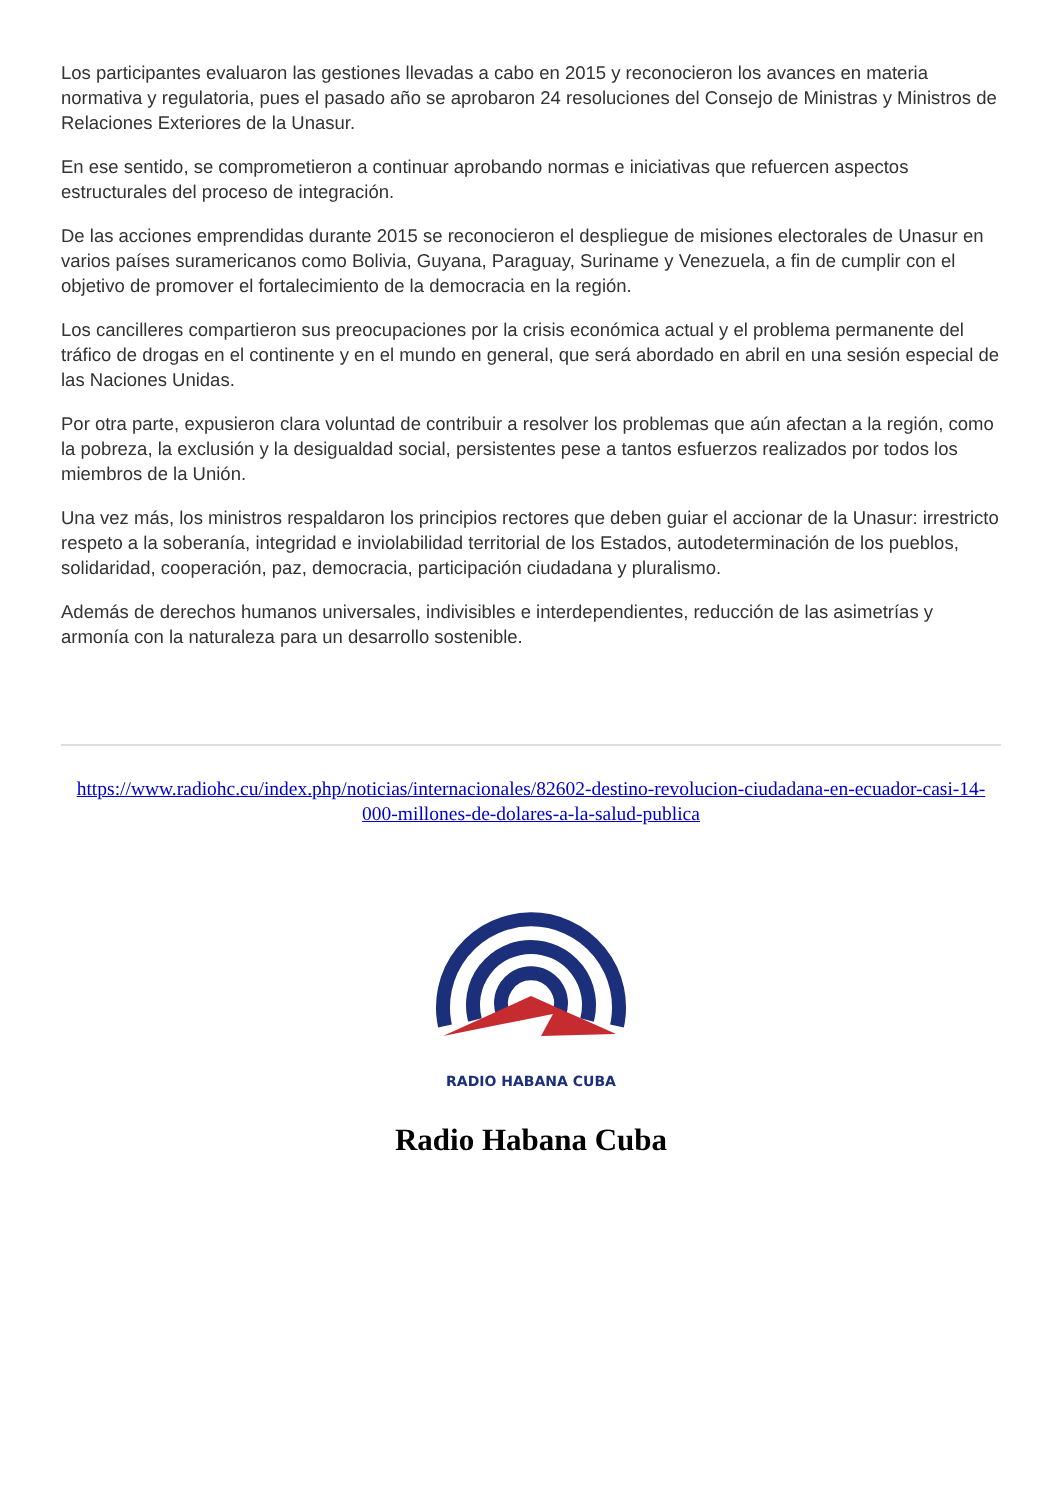Los participantes evaluaron las gestiones llevadas a cabo en 2015 y reconocieron los avances en materia normativa y regulatoria, pues el pasado año se aprobaron 24 resoluciones del Consejo de Ministras y Ministros de Relaciones Exteriores de la Unasur.
En ese sentido, se comprometieron a continuar aprobando normas e iniciativas que refuercen aspectos estructurales del proceso de integración.
De las acciones emprendidas durante 2015 se reconocieron el despliegue de misiones electorales de Unasur en varios países suramericanos como Bolivia, Guyana, Paraguay, Suriname y Venezuela, a fin de cumplir con el objetivo de promover el fortalecimiento de la democracia en la región.
Los cancilleres compartieron sus preocupaciones por la crisis económica actual y el problema permanente del tráfico de drogas en el continente y en el mundo en general, que será abordado en abril en una sesión especial de las Naciones Unidas.
Por otra parte, expusieron clara voluntad de contribuir a resolver los problemas que aún afectan a la región, como la pobreza, la exclusión y la desigualdad social, persistentes pese a tantos esfuerzos realizados por todos los miembros de la Unión.
Una vez más, los ministros respaldaron los principios rectores que deben guiar el accionar de la Unasur: irrestricto respeto a la soberanía, integridad e inviolabilidad territorial de los Estados, autodeterminación de los pueblos, solidaridad, cooperación, paz, democracia, participación ciudadana y pluralismo.
Además de derechos humanos universales, indivisibles e interdependientes, reducción de las asimetrías y armonía con la naturaleza para un desarrollo sostenible.
https://www.radiohc.cu/index.php/noticias/internacionales/82602-destino-revolucion-ciudadana-en-ecuador-casi-14-000-millones-de-dolares-a-la-salud-publica
RADIO HABANA CUBA
Radio Habana Cuba